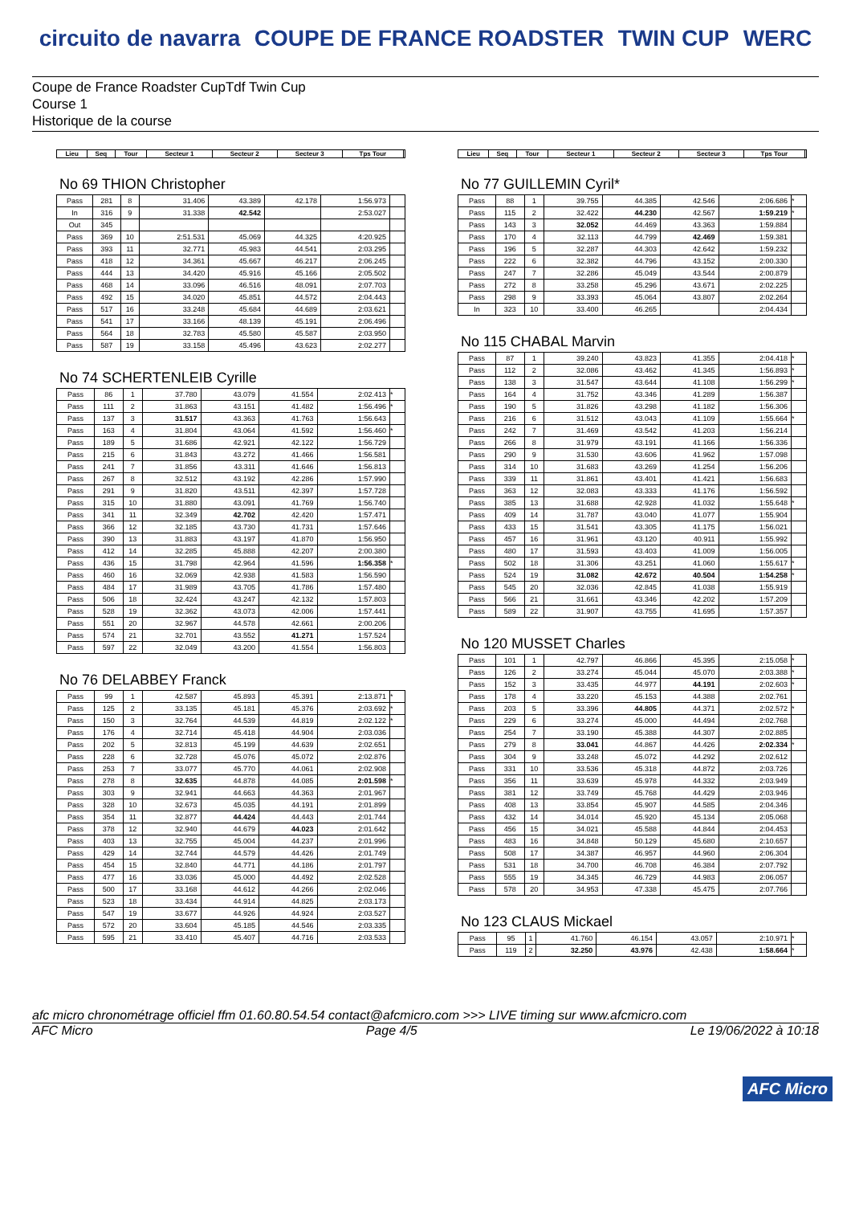circuito de navarra COUPE DE FRANCE ROADSTER TWIN CUP WERC
Coupe de France Roadster CupTdf Twin Cup
Course 1
Historique de la course
| Lieu | Seq | Tour | Secteur 1 | Secteur 2 | Secteur 3 | Tps Tour | |
| --- | --- | --- | --- | --- | --- | --- | --- |
No 69 THION Christopher
| Pass | 281 | 8 | 31.406 | 43.389 | 42.178 | 1:56.973 | |
| In | 316 | 9 | 31.338 | 42.542 | | 2:53.027 | |
| Out | 345 | | | | | | |
| Pass | 369 | 10 | 2:51.531 | 45.069 | 44.325 | 4:20.925 | |
| Pass | 393 | 11 | 32.771 | 45.983 | 44.541 | 2:03.295 | |
| Pass | 418 | 12 | 34.361 | 45.667 | 46.217 | 2:06.245 | |
| Pass | 444 | 13 | 34.420 | 45.916 | 45.166 | 2:05.502 | |
| Pass | 468 | 14 | 33.096 | 46.516 | 48.091 | 2:07.703 | |
| Pass | 492 | 15 | 34.020 | 45.851 | 44.572 | 2:04.443 | |
| Pass | 517 | 16 | 33.248 | 45.684 | 44.689 | 2:03.621 | |
| Pass | 541 | 17 | 33.166 | 48.139 | 45.191 | 2:06.496 | |
| Pass | 564 | 18 | 32.783 | 45.580 | 45.587 | 2:03.950 | |
| Pass | 587 | 19 | 33.158 | 45.496 | 43.623 | 2:02.277 | |
No 74 SCHERTENLEIB Cyrille
| Pass | 86 | 1 | 37.780 | 43.079 | 41.554 | 2:02.413 | * |
| Pass | 111 | 2 | 31.863 | 43.151 | 41.482 | 1:56.496 | * |
| Pass | 137 | 3 | 31.517 | 43.363 | 41.763 | 1:56.643 | |
| Pass | 163 | 4 | 31.804 | 43.064 | 41.592 | 1:56.460 | * |
| Pass | 189 | 5 | 31.686 | 42.921 | 42.122 | 1:56.729 | |
| Pass | 215 | 6 | 31.843 | 43.272 | 41.466 | 1:56.581 | |
| Pass | 241 | 7 | 31.856 | 43.311 | 41.646 | 1:56.813 | |
| Pass | 267 | 8 | 32.512 | 43.192 | 42.286 | 1:57.990 | |
| Pass | 291 | 9 | 31.820 | 43.511 | 42.397 | 1:57.728 | |
| Pass | 315 | 10 | 31.880 | 43.091 | 41.769 | 1:56.740 | |
| Pass | 341 | 11 | 32.349 | 42.702 | 42.420 | 1:57.471 | |
| Pass | 366 | 12 | 32.185 | 43.730 | 41.731 | 1:57.646 | |
| Pass | 390 | 13 | 31.883 | 43.197 | 41.870 | 1:56.950 | |
| Pass | 412 | 14 | 32.285 | 45.888 | 42.207 | 2:00.380 | |
| Pass | 436 | 15 | 31.798 | 42.964 | 41.596 | 1:56.358 | * |
| Pass | 460 | 16 | 32.069 | 42.938 | 41.583 | 1:56.590 | |
| Pass | 484 | 17 | 31.989 | 43.705 | 41.786 | 1:57.480 | |
| Pass | 506 | 18 | 32.424 | 43.247 | 42.132 | 1:57.803 | |
| Pass | 528 | 19 | 32.362 | 43.073 | 42.006 | 1:57.441 | |
| Pass | 551 | 20 | 32.967 | 44.578 | 42.661 | 2:00.206 | |
| Pass | 574 | 21 | 32.701 | 43.552 | 41.271 | 1:57.524 | |
| Pass | 597 | 22 | 32.049 | 43.200 | 41.554 | 1:56.803 | |
No 76 DELABBEY Franck
| Pass | 99 | 1 | 42.587 | 45.893 | 45.391 | 2:13.871 | * |
| Pass | 125 | 2 | 33.135 | 45.181 | 45.376 | 2:03.692 | * |
| Pass | 150 | 3 | 32.764 | 44.539 | 44.819 | 2:02.122 | * |
| Pass | 176 | 4 | 32.714 | 45.418 | 44.904 | 2:03.036 | |
| Pass | 202 | 5 | 32.813 | 45.199 | 44.639 | 2:02.651 | |
| Pass | 228 | 6 | 32.728 | 45.076 | 45.072 | 2:02.876 | |
| Pass | 253 | 7 | 33.077 | 45.770 | 44.061 | 2:02.908 | |
| Pass | 278 | 8 | 32.635 | 44.878 | 44.085 | 2:01.598 | * |
| Pass | 303 | 9 | 32.941 | 44.663 | 44.363 | 2:01.967 | |
| Pass | 328 | 10 | 32.673 | 45.035 | 44.191 | 2:01.899 | |
| Pass | 354 | 11 | 32.877 | 44.424 | 44.443 | 2:01.744 | |
| Pass | 378 | 12 | 32.940 | 44.679 | 44.023 | 2:01.642 | |
| Pass | 403 | 13 | 32.755 | 45.004 | 44.237 | 2:01.996 | |
| Pass | 429 | 14 | 32.744 | 44.579 | 44.426 | 2:01.749 | |
| Pass | 454 | 15 | 32.840 | 44.771 | 44.186 | 2:01.797 | |
| Pass | 477 | 16 | 33.036 | 45.000 | 44.492 | 2:02.528 | |
| Pass | 500 | 17 | 33.168 | 44.612 | 44.266 | 2:02.046 | |
| Pass | 523 | 18 | 33.434 | 44.914 | 44.825 | 2:03.173 | |
| Pass | 547 | 19 | 33.677 | 44.926 | 44.924 | 2:03.527 | |
| Pass | 572 | 20 | 33.604 | 45.185 | 44.546 | 2:03.335 | |
| Pass | 595 | 21 | 33.410 | 45.407 | 44.716 | 2:03.533 | |
| Lieu | Seq | Tour | Secteur 1 | Secteur 2 | Secteur 3 | Tps Tour | |
| --- | --- | --- | --- | --- | --- | --- | --- |
No 77 GUILLEMIN Cyril*
| Pass | 88 | 1 | 39.755 | 44.385 | 42.546 | 2:06.686 | * |
| Pass | 115 | 2 | 32.422 | 44.230 | 42.567 | 1:59.219 | * |
| Pass | 143 | 3 | 32.052 | 44.469 | 43.363 | 1:59.884 | |
| Pass | 170 | 4 | 32.113 | 44.799 | 42.469 | 1:59.381 | |
| Pass | 196 | 5 | 32.287 | 44.303 | 42.642 | 1:59.232 | |
| Pass | 222 | 6 | 32.382 | 44.796 | 43.152 | 2:00.330 | |
| Pass | 247 | 7 | 32.286 | 45.049 | 43.544 | 2:00.879 | |
| Pass | 272 | 8 | 33.258 | 45.296 | 43.671 | 2:02.225 | |
| Pass | 298 | 9 | 33.393 | 45.064 | 43.807 | 2:02.264 | |
| In | 323 | 10 | 33.400 | 46.265 | | 2:04.434 | |
No 115 CHABAL Marvin
| Pass | 87 | 1 | 39.240 | 43.823 | 41.355 | 2:04.418 | * |
| Pass | 112 | 2 | 32.086 | 43.462 | 41.345 | 1:56.893 | * |
| Pass | 138 | 3 | 31.547 | 43.644 | 41.108 | 1:56.299 | * |
| Pass | 164 | 4 | 31.752 | 43.346 | 41.289 | 1:56.387 | |
| Pass | 190 | 5 | 31.826 | 43.298 | 41.182 | 1:56.306 | |
| Pass | 216 | 6 | 31.512 | 43.043 | 41.109 | 1:55.664 | * |
| Pass | 242 | 7 | 31.469 | 43.542 | 41.203 | 1:56.214 | |
| Pass | 266 | 8 | 31.979 | 43.191 | 41.166 | 1:56.336 | |
| Pass | 290 | 9 | 31.530 | 43.606 | 41.962 | 1:57.098 | |
| Pass | 314 | 10 | 31.683 | 43.269 | 41.254 | 1:56.206 | |
| Pass | 339 | 11 | 31.861 | 43.401 | 41.421 | 1:56.683 | |
| Pass | 363 | 12 | 32.083 | 43.333 | 41.176 | 1:56.592 | |
| Pass | 385 | 13 | 31.688 | 42.928 | 41.032 | 1:55.648 | * |
| Pass | 409 | 14 | 31.787 | 43.040 | 41.077 | 1:55.904 | |
| Pass | 433 | 15 | 31.541 | 43.305 | 41.175 | 1:56.021 | |
| Pass | 457 | 16 | 31.961 | 43.120 | 40.911 | 1:55.992 | |
| Pass | 480 | 17 | 31.593 | 43.403 | 41.009 | 1:56.005 | |
| Pass | 502 | 18 | 31.306 | 43.251 | 41.060 | 1:55.617 | * |
| Pass | 524 | 19 | 31.082 | 42.672 | 40.504 | 1:54.258 | * |
| Pass | 545 | 20 | 32.036 | 42.845 | 41.038 | 1:55.919 | |
| Pass | 566 | 21 | 31.661 | 43.346 | 42.202 | 1:57.209 | |
| Pass | 589 | 22 | 31.907 | 43.755 | 41.695 | 1:57.357 | |
No 120 MUSSET Charles
| Pass | 101 | 1 | 42.797 | 46.866 | 45.395 | 2:15.058 | * |
| Pass | 126 | 2 | 33.274 | 45.044 | 45.070 | 2:03.388 | * |
| Pass | 152 | 3 | 33.435 | 44.977 | 44.191 | 2:02.603 | * |
| Pass | 178 | 4 | 33.220 | 45.153 | 44.388 | 2:02.761 | |
| Pass | 203 | 5 | 33.396 | 44.805 | 44.371 | 2:02.572 | * |
| Pass | 229 | 6 | 33.274 | 45.000 | 44.494 | 2:02.768 | |
| Pass | 254 | 7 | 33.190 | 45.388 | 44.307 | 2:02.885 | |
| Pass | 279 | 8 | 33.041 | 44.867 | 44.426 | 2:02.334 | * |
| Pass | 304 | 9 | 33.248 | 45.072 | 44.292 | 2:02.612 | |
| Pass | 331 | 10 | 33.536 | 45.318 | 44.872 | 2:03.726 | |
| Pass | 356 | 11 | 33.639 | 45.978 | 44.332 | 2:03.949 | |
| Pass | 381 | 12 | 33.749 | 45.768 | 44.429 | 2:03.946 | |
| Pass | 408 | 13 | 33.854 | 45.907 | 44.585 | 2:04.346 | |
| Pass | 432 | 14 | 34.014 | 45.920 | 45.134 | 2:05.068 | |
| Pass | 456 | 15 | 34.021 | 45.588 | 44.844 | 2:04.453 | |
| Pass | 483 | 16 | 34.848 | 50.129 | 45.680 | 2:10.657 | |
| Pass | 508 | 17 | 34.387 | 46.957 | 44.960 | 2:06.304 | |
| Pass | 531 | 18 | 34.700 | 46.708 | 46.384 | 2:07.792 | |
| Pass | 555 | 19 | 34.345 | 46.729 | 44.983 | 2:06.057 | |
| Pass | 578 | 20 | 34.953 | 47.338 | 45.475 | 2:07.766 | |
No 123 CLAUS Mickael
| Pass | 95 | 1 | 41.760 | 46.154 | 43.057 | 2:10.971 | * |
| Pass | 119 | 2 | 32.250 | 43.976 | 42.438 | 1:58.664 | * |
afc micro chronométrage officiel ffm 01.60.80.54.54 contact@afcmicro.com >>> LIVE timing sur www.afcmicro.com
AFC Micro Page 4/5 Le 19/06/2022 à 10:18
AFC Micro